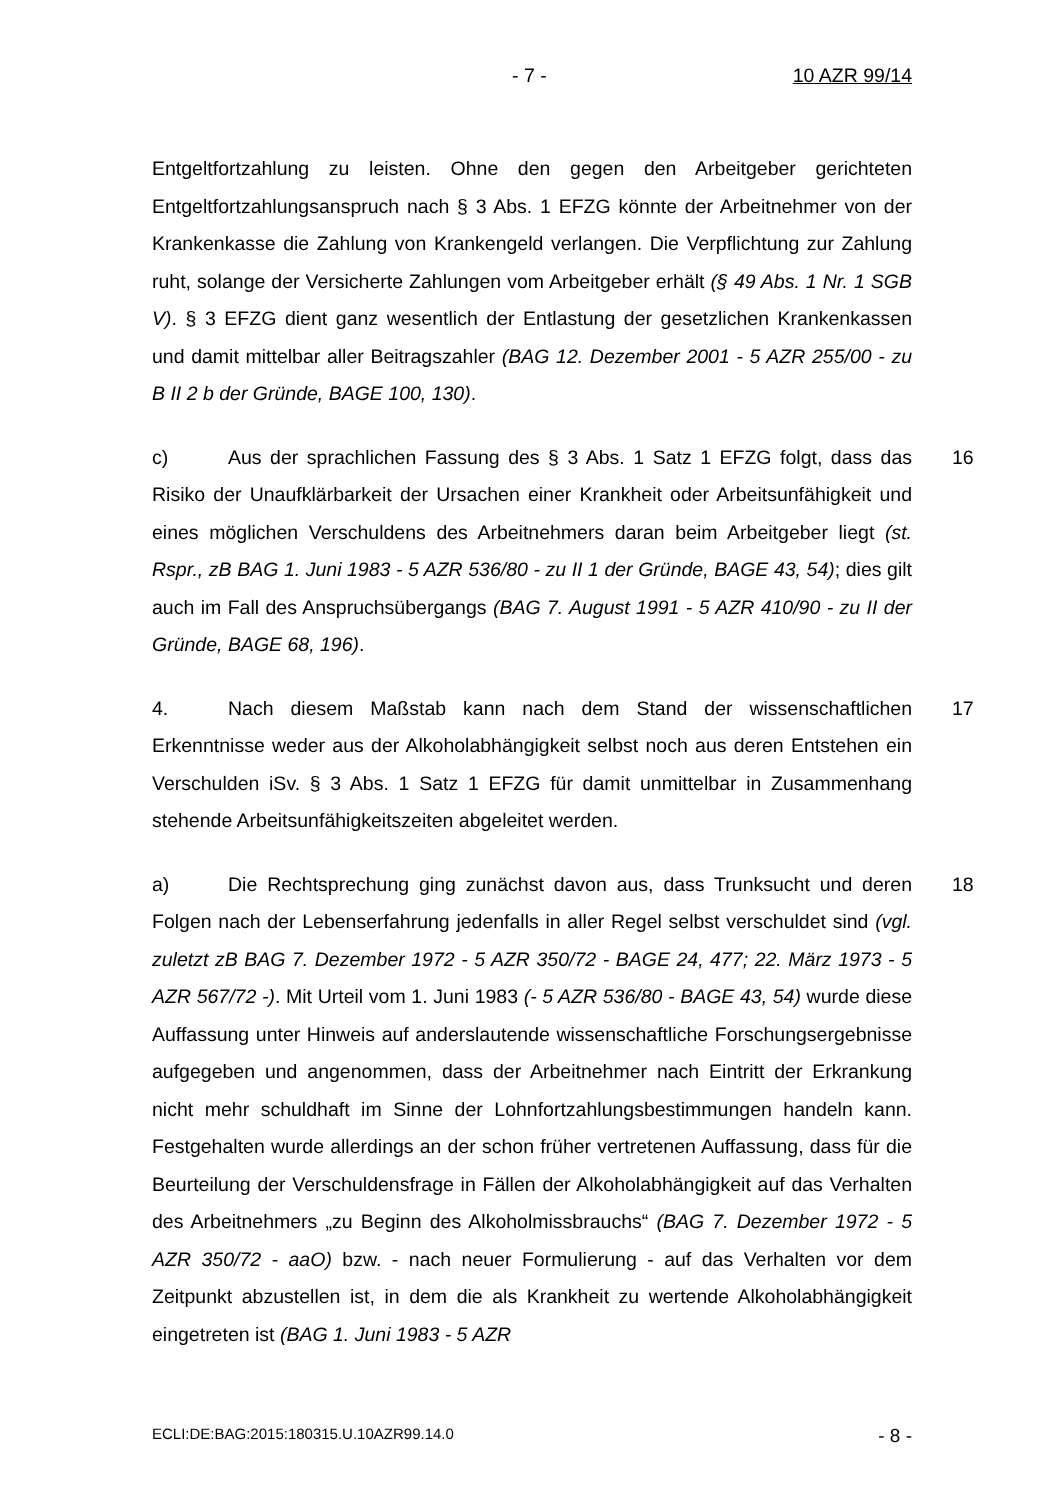- 7 - 10 AZR 99/14
Entgeltfortzahlung zu leisten. Ohne den gegen den Arbeitgeber gerichteten Entgeltfortzahlungsanspruch nach § 3 Abs. 1 EFZG könnte der Arbeitnehmer von der Krankenkasse die Zahlung von Krankengeld verlangen. Die Verpflichtung zur Zahlung ruht, solange der Versicherte Zahlungen vom Arbeitgeber erhält (§ 49 Abs. 1 Nr. 1 SGB V). § 3 EFZG dient ganz wesentlich der Entlastung der gesetzlichen Krankenkassen und damit mittelbar aller Beitragszahler (BAG 12. Dezember 2001 - 5 AZR 255/00 - zu B II 2 b der Gründe, BAGE 100, 130).
16 c) Aus der sprachlichen Fassung des § 3 Abs. 1 Satz 1 EFZG folgt, dass das Risiko der Unaufklärbarkeit der Ursachen einer Krankheit oder Arbeitsunfähigkeit und eines möglichen Verschuldens des Arbeitnehmers daran beim Arbeitgeber liegt (st. Rspr., zB BAG 1. Juni 1983 - 5 AZR 536/80 - zu II 1 der Gründe, BAGE 43, 54); dies gilt auch im Fall des Anspruchsübergangs (BAG 7. August 1991 - 5 AZR 410/90 - zu II der Gründe, BAGE 68, 196).
17 4. Nach diesem Maßstab kann nach dem Stand der wissenschaftlichen Erkenntnisse weder aus der Alkoholabhängigkeit selbst noch aus deren Entstehen ein Verschulden iSv. § 3 Abs. 1 Satz 1 EFZG für damit unmittelbar in Zusammenhang stehende Arbeitsunfähigkeitszeiten abgeleitet werden.
18 a) Die Rechtsprechung ging zunächst davon aus, dass Trunksucht und deren Folgen nach der Lebenserfahrung jedenfalls in aller Regel selbst verschuldet sind (vgl. zuletzt zB BAG 7. Dezember 1972 - 5 AZR 350/72 - BAGE 24, 477; 22. März 1973 - 5 AZR 567/72 -). Mit Urteil vom 1. Juni 1983 (- 5 AZR 536/80 - BAGE 43, 54) wurde diese Auffassung unter Hinweis auf anderslautende wissenschaftliche Forschungsergebnisse aufgegeben und angenommen, dass der Arbeitnehmer nach Eintritt der Erkrankung nicht mehr schuldhaft im Sinne der Lohnfortzahlungsbestimmungen handeln kann. Festgehalten wurde allerdings an der schon früher vertretenen Auffassung, dass für die Beurteilung der Verschuldensfrage in Fällen der Alkoholabhängigkeit auf das Verhalten des Arbeitnehmers „zu Beginn des Alkoholmissbrauchs“ (BAG 7. Dezember 1972 - 5 AZR 350/72 - aaO) bzw. - nach neuer Formulierung - auf das Verhalten vor dem Zeitpunkt abzustellen ist, in dem die als Krankheit zu wertende Alkoholabhängigkeit eingetreten ist (BAG 1. Juni 1983 - 5 AZR
ECLI:DE:BAG:2015:180315.U.10AZR99.14.0 - 8 -